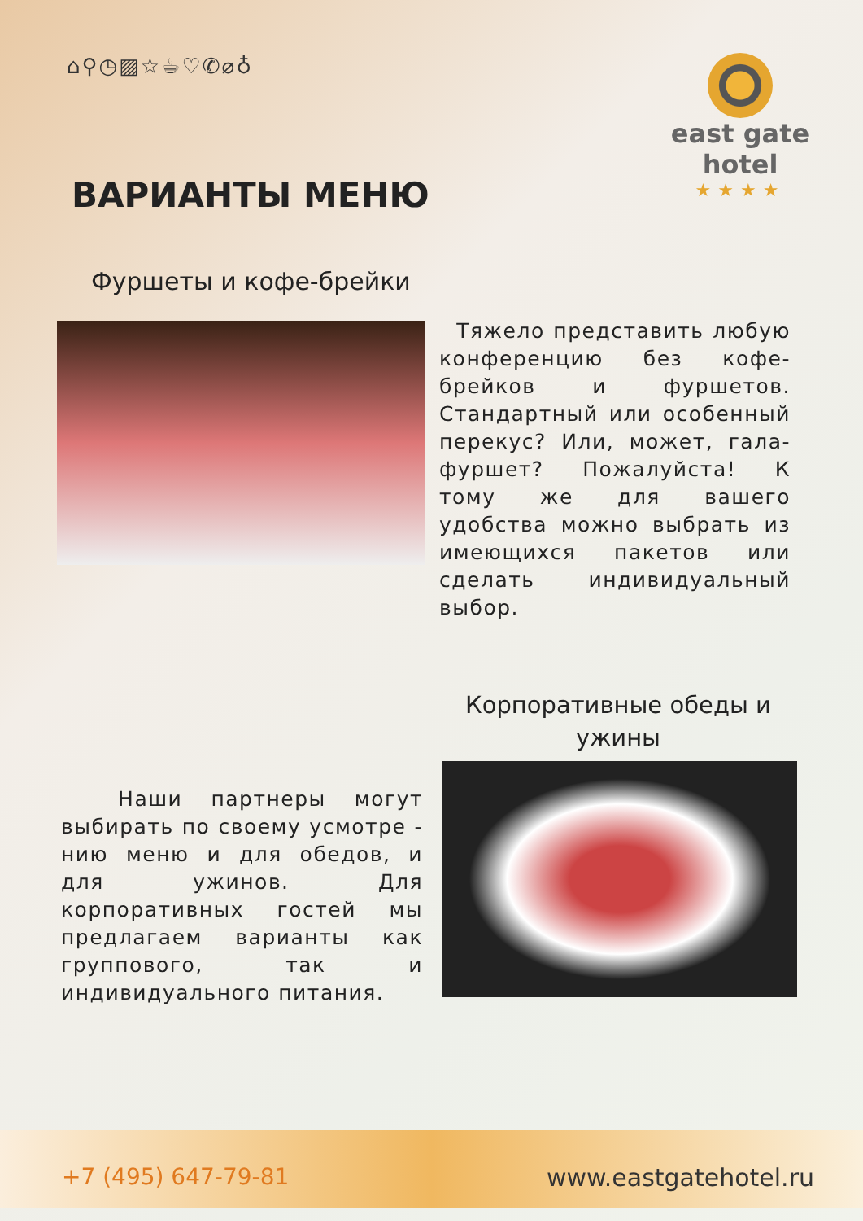⌂⚲◷▨☆☕♡✆⌀♁
east gate
hotel
★★★★
ВАРИАНТЫ МЕНЮ
Фуршеты и кофе-брейки
Тяжело представить любую конференцию без кофе-брейков и фуршетов. Стандартный или особенный перекус? Или, может, гала-фуршет? Пожалуйста! К тому же для вашего удобства можно выбрать из имеющихся пакетов или сделать индивидуальный выбор.
Корпоративные обеды и ужины
Наши партнеры могут выбирать по своему усмотре - нию меню и для обедов, и для ужинов. Для корпоративных гостей мы предлагаем варианты как группового, так и индивидуального питания.
+7 (495) 647-79-81
www.eastgatehotel.ru